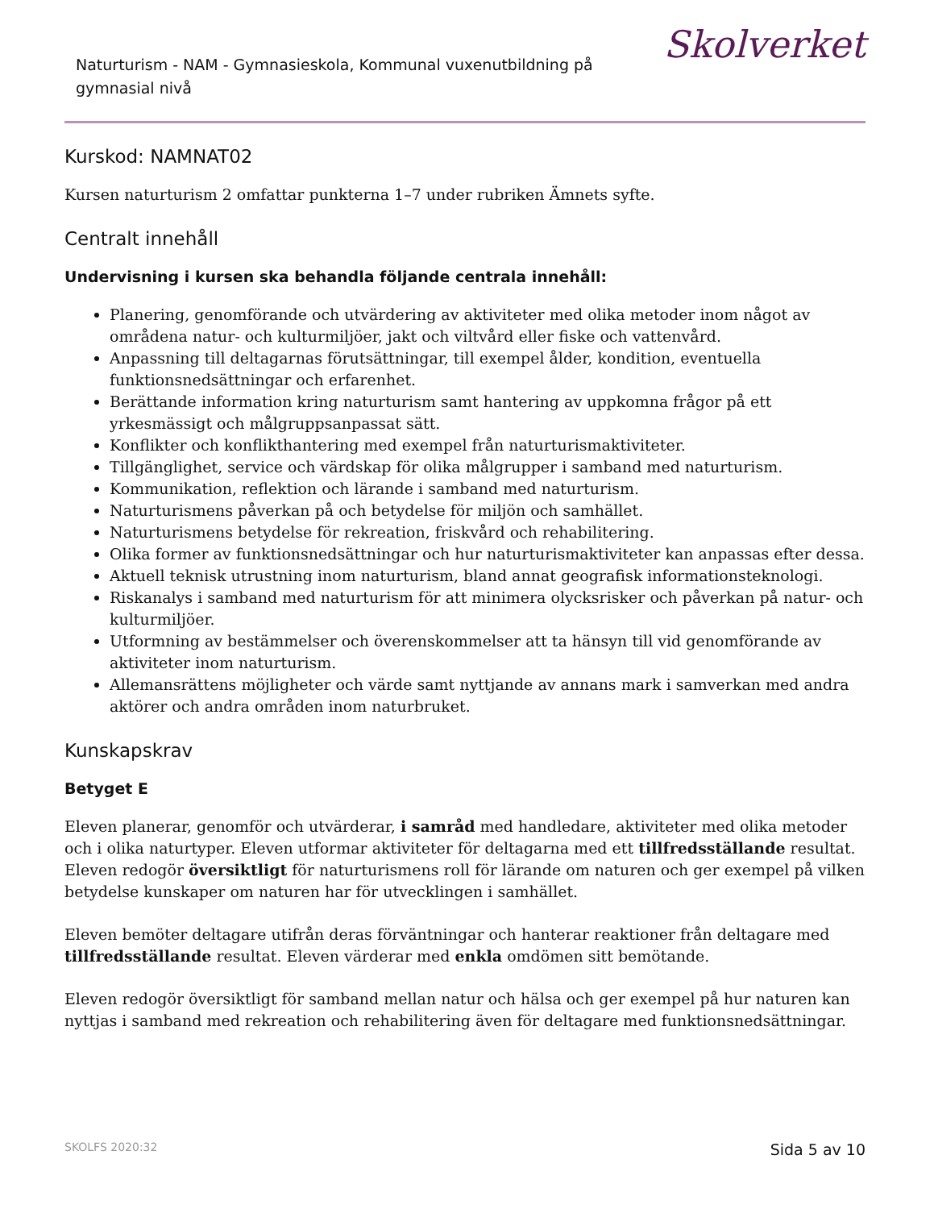Naturturism - NAM - Gymnasieskola, Kommunal vuxenutbildning på gymnasial nivå
Skolverket
Kurskod: NAMNAT02
Kursen naturturism 2 omfattar punkterna 1–7 under rubriken Ämnets syfte.
Centralt innehåll
Undervisning i kursen ska behandla följande centrala innehåll:
Planering, genomförande och utvärdering av aktiviteter med olika metoder inom något av områdena natur- och kulturmiljöer, jakt och viltvård eller fiske och vattenvård.
Anpassning till deltagarnas förutsättningar, till exempel ålder, kondition, eventuella funktionsnedsättningar och erfarenhet.
Berättande information kring naturturism samt hantering av uppkomna frågor på ett yrkesmässigt och målgruppsanpassat sätt.
Konflikter och konflikthantering med exempel från naturturismaktiviteter.
Tillgänglighet, service och värdskap för olika målgrupper i samband med naturturism.
Kommunikation, reflektion och lärande i samband med naturturism.
Naturturismens påverkan på och betydelse för miljön och samhället.
Naturturismens betydelse för rekreation, friskvård och rehabilitering.
Olika former av funktionsnedsättningar och hur naturturismaktiviteter kan anpassas efter dessa.
Aktuell teknisk utrustning inom naturturism, bland annat geografisk informationsteknologi.
Riskanalys i samband med naturturism för att minimera olycksrisker och påverkan på natur- och kulturmiljöer.
Utformning av bestämmelser och överenskommelser att ta hänsyn till vid genomförande av aktiviteter inom naturturism.
Allemansrättens möjligheter och värde samt nyttjande av annans mark i samverkan med andra aktörer och andra områden inom naturbruket.
Kunskapskrav
Betyget E
Eleven planerar, genomför och utvärderar, i samråd med handledare, aktiviteter med olika metoder och i olika naturtyper. Eleven utformar aktiviteter för deltagarna med ett tillfredsställande resultat. Eleven redogör översiktligt för naturturismens roll för lärande om naturen och ger exempel på vilken betydelse kunskaper om naturen har för utvecklingen i samhället.
Eleven bemöter deltagare utifrån deras förväntningar och hanterar reaktioner från deltagare med tillfredsställande resultat. Eleven värderar med enkla omdömen sitt bemötande.
Eleven redogör översiktligt för samband mellan natur och hälsa och ger exempel på hur naturen kan nyttjas i samband med rekreation och rehabilitering även för deltagare med funktionsnedsättningar.
SKOLFS 2020:32 Sida 5 av 10